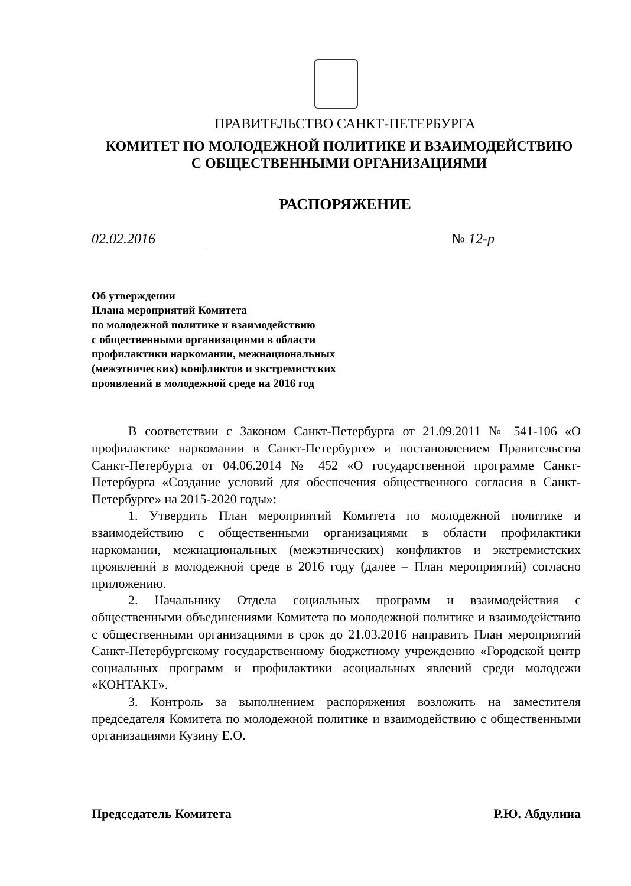ПРАВИТЕЛЬСТВО САНКТ-ПЕТЕРБУРГА
КОМИТЕТ ПО МОЛОДЕЖНОЙ ПОЛИТИКЕ И ВЗАИМОДЕЙСТВИЮ
С ОБЩЕСТВЕННЫМИ ОРГАНИЗАЦИЯМИ
РАСПОРЯЖЕНИЕ
02.02.2016 № 12-р
Об утверждении
Плана мероприятий Комитета
по молодежной политике и взаимодействию
с общественными организациями в области
профилактики наркомании, межнациональных
(межэтнических) конфликтов и экстремистских
проявлений в молодежной среде на 2016 год
В соответствии с Законом Санкт-Петербурга от 21.09.2011 № 541-106 «О профилактике наркомании в Санкт-Петербурге» и постановлением Правительства Санкт-Петербурга от 04.06.2014 № 452 «О государственной программе Санкт-Петербурга «Создание условий для обеспечения общественного согласия в Санкт-Петербурге» на 2015-2020 годы»:
1. Утвердить План мероприятий Комитета по молодежной политике и взаимодействию с общественными организациями в области профилактики наркомании, межнациональных (межэтнических) конфликтов и экстремистских проявлений в молодежной среде в 2016 году (далее – План мероприятий) согласно приложению.
2. Начальнику Отдела социальных программ и взаимодействия с общественными объединениями Комитета по молодежной политике и взаимодействию с общественными организациями в срок до 21.03.2016 направить План мероприятий Санкт-Петербургскому государственному бюджетному учреждению «Городской центр социальных программ и профилактики асоциальных явлений среди молодежи «КОНТАКТ».
3. Контроль за выполнением распоряжения возложить на заместителя председателя Комитета по молодежной политике и взаимодействию с общественными организациями Кузину Е.О.
Председатель Комитета Р.Ю. Абдулина